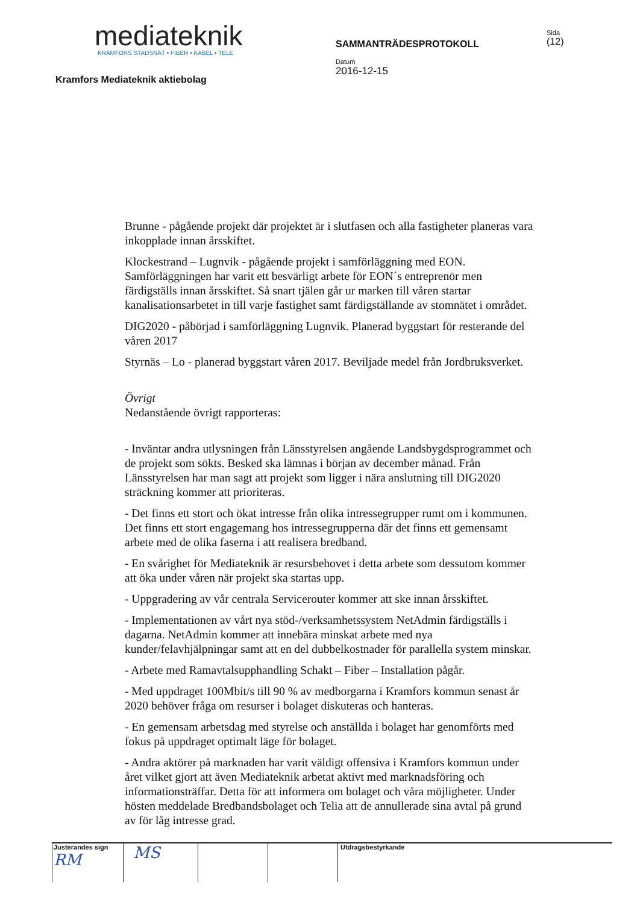mediateknik
KRAMFORS STADSNÄT • FIBER • KABEL • TELE
Kramfors Mediateknik aktiebolag
SAMMANTRÄDESPROTOKOLL
Datum
2016-12-15
Sida
(12)
Brunne - pågående projekt där projektet är i slutfasen och alla fastigheter planeras vara inkopplade innan årsskiftet.
Klockestrand – Lugnvik - pågående projekt i samförläggning med EON. Samförläggningen har varit ett besvärligt arbete för EON´s entreprenör men färdigställs innan årsskiftet. Så snart tjälen går ur marken till våren startar kanalisationsarbetet in till varje fastighet samt färdigställande av stomnätet i området.
DIG2020 - påbörjad i samförläggning Lugnvik. Planerad byggstart för resterande del våren 2017
Styrnäs – Lo - planerad byggstart våren 2017. Beviljade medel från Jordbruksverket.
Övrigt
Nedanstående övrigt rapporteras:
- Inväntar andra utlysningen från Länsstyrelsen angående Landsbygdsprogrammet och de projekt som sökts. Besked ska lämnas i början av december månad. Från Länsstyrelsen har man sagt att projekt som ligger i nära anslutning till DIG2020 sträckning kommer att prioriteras.
- Det finns ett stort och ökat intresse från olika intressegrupper rumt om i kommunen. Det finns ett stort engagemang hos intressegrupperna där det finns ett gemensamt arbete med de olika faserna i att realisera bredband.
- En svårighet för Mediateknik är resursbehovet i detta arbete som dessutom kommer att öka under våren när projekt ska startas upp.
- Uppgradering av vår centrala Servicerouter kommer att ske innan årsskiftet.
- Implementationen av vårt nya stöd-/verksamhetssystem NetAdmin färdigställs i dagarna. NetAdmin kommer att innebära minskat arbete med nya kunder/felavhjälpningar samt att en del dubbelkostnader för parallella system minskar.
- Arbete med Ramavtalsupphandling Schakt – Fiber – Installation pågår.
- Med uppdraget 100Mbit/s till 90 % av medborgarna i Kramfors kommun senast år 2020 behöver fråga om resurser i bolaget diskuteras och hanteras.
- En gemensam arbetsdag med styrelse och anställda i bolaget har genomförts med fokus på uppdraget optimalt läge för bolaget.
- Andra aktörer på marknaden har varit väldigt offensiva i Kramfors kommun under året vilket gjort att även Mediateknik arbetat aktivt med marknadsföring och informationsträffar. Detta för att informera om bolaget och våra möjligheter. Under hösten meddelade Bredbandsbolaget och Telia att de annullerade sina avtal på grund av för låg intresse grad.
Justerandes sign
RM
MS
Utdragsbestyrkande